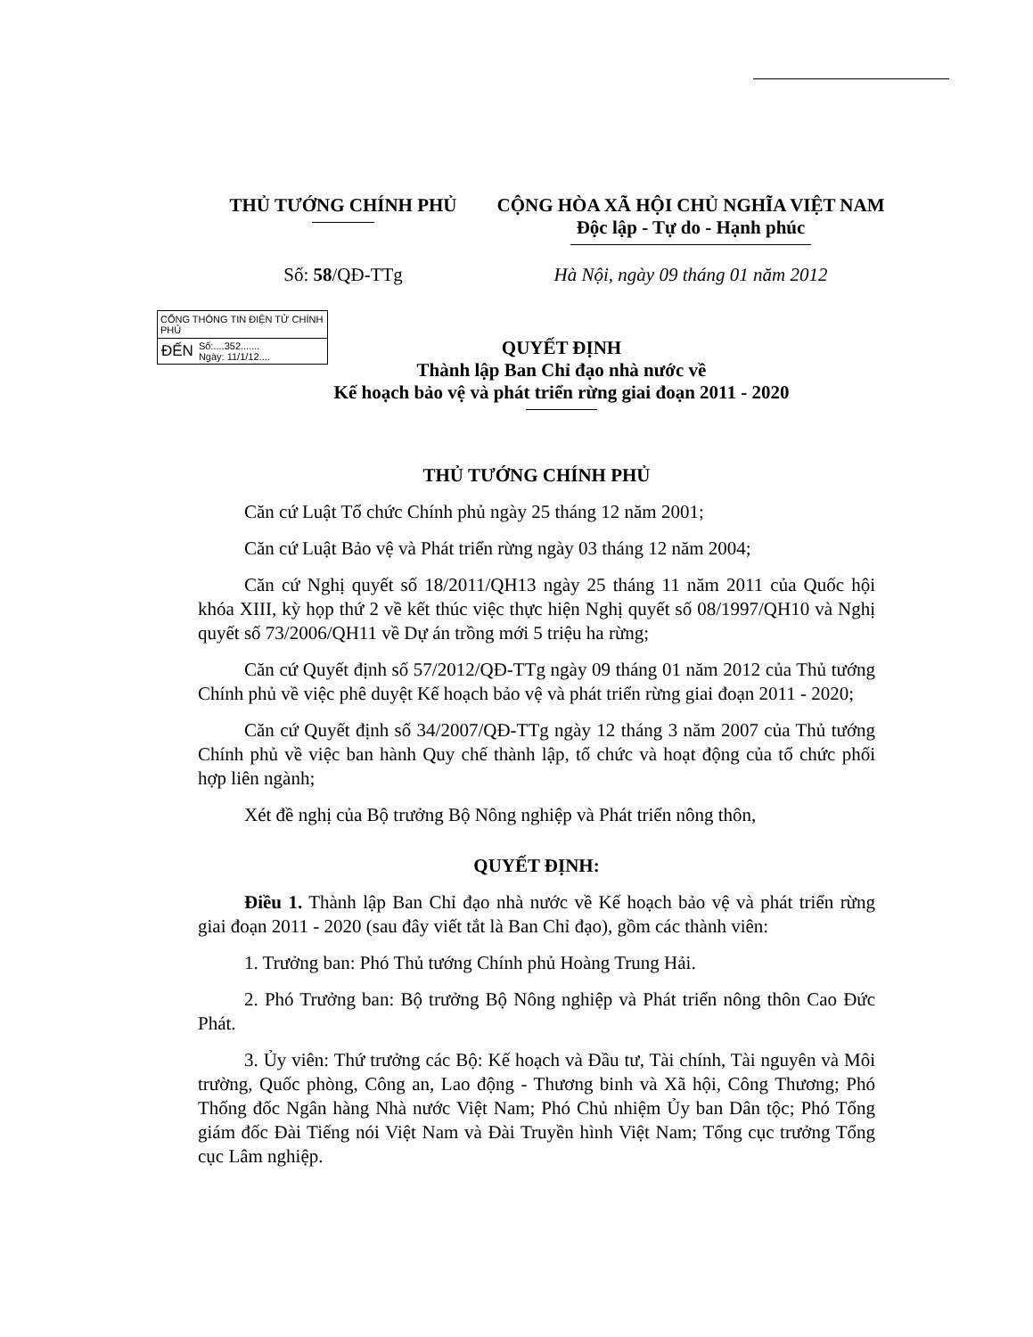THỦ TƯỚNG CHÍNH PHỦ CỘNG HÒA XÃ HỘI CHỦ NGHĨA VIỆT NAM
Độc lập - Tự do - Hạnh phúc
Số: 58/QĐ-TTg Hà Nội, ngày 09 tháng 01 năm 2012
CỔNG THÔNG TIN ĐIỆN TỬ CHÍNH PHỦ
ĐẾN Số:....352.......
Ngày: 11/1/12....
QUYẾT ĐỊNH
Thành lập Ban Chỉ đạo nhà nước về
Kế hoạch bảo vệ và phát triển rừng giai đoạn 2011 - 2020
THỦ TƯỚNG CHÍNH PHỦ
Căn cứ Luật Tổ chức Chính phủ ngày 25 tháng 12 năm 2001;
Căn cứ Luật Bảo vệ và Phát triển rừng ngày 03 tháng 12 năm 2004;
Căn cứ Nghị quyết số 18/2011/QH13 ngày 25 tháng 11 năm 2011 của Quốc hội khóa XIII, kỳ họp thứ 2 về kết thúc việc thực hiện Nghị quyết số 08/1997/QH10 và Nghị quyết số 73/2006/QH11 về Dự án trồng mới 5 triệu ha rừng;
Căn cứ Quyết định số 57/2012/QĐ-TTg ngày 09 tháng 01 năm 2012 của Thủ tướng Chính phủ về việc phê duyệt Kế hoạch bảo vệ và phát triển rừng giai đoạn 2011 - 2020;
Căn cứ Quyết định số 34/2007/QĐ-TTg ngày 12 tháng 3 năm 2007 của Thủ tướng Chính phủ về việc ban hành Quy chế thành lập, tổ chức và hoạt động của tổ chức phối hợp liên ngành;
Xét đề nghị của Bộ trưởng Bộ Nông nghiệp và Phát triển nông thôn,
QUYẾT ĐỊNH:
Điều 1. Thành lập Ban Chỉ đạo nhà nước về Kế hoạch bảo vệ và phát triển rừng giai đoạn 2011 - 2020 (sau đây viết tắt là Ban Chỉ đạo), gồm các thành viên:
1. Trưởng ban: Phó Thủ tướng Chính phủ Hoàng Trung Hải.
2. Phó Trưởng ban: Bộ trưởng Bộ Nông nghiệp và Phát triển nông thôn Cao Đức Phát.
3. Ủy viên: Thứ trưởng các Bộ: Kế hoạch và Đầu tư, Tài chính, Tài nguyên và Môi trường, Quốc phòng, Công an, Lao động - Thương binh và Xã hội, Công Thương; Phó Thống đốc Ngân hàng Nhà nước Việt Nam; Phó Chủ nhiệm Ủy ban Dân tộc; Phó Tổng giám đốc Đài Tiếng nói Việt Nam và Đài Truyền hình Việt Nam; Tổng cục trưởng Tổng cục Lâm nghiệp.